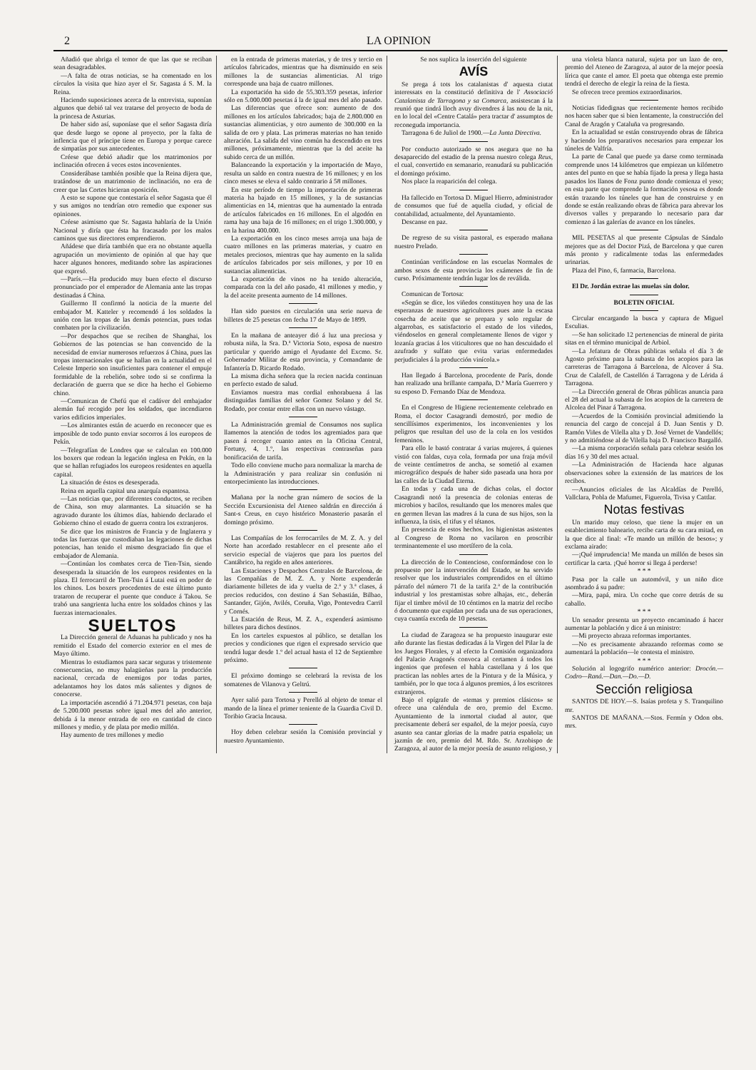2 LA OPINION
Añadió que abriga el temor de que las que se reciban sean desagradables.
—A falta de otras noticias, se ha comentado en los círculos la visita que hizo ayer el Sr. Sagasta á S. M. la Reina.
Haciendo suposiciones acerca de la entrevista, suponían algunos que debió tal vez tratarse del proyecto de boda de la princesa de Asturias.
De haber sido así, suponíase que el señor Sagasta diría que desde luego se opone al proyecto, por la falta de inflencia que el príncipe tiene en Europa y porque carece de simpatías por sus antecedentes.
Créese que debió añadir que los matrimonios por inclinación ofrecen á veces estos incovenientes.
Considerábase también posible que la Reina dijera que, tratándose de un matrimonio de inclinación, no era de creer que las Cortes hicieran oposición.
A esto se supone que contestaría el señor Sagasta que él y sus amigos no tendrían otro remedio que exponer sus opiniones.
Créese asimismo que Sr. Sagasta hablaría de la Unión Nacional y diría que ésta ha fracasado por los malos caminos que sus directores emprendieron.
Añádese que diría también que era no obstante aquella agrupación un movimiento de opinión al que hay que hacer algunos honores, meditando sobre las aspiraciones que expresó.
—París.—Ha producido muy buen efecto el discurso pronunciado por el emperador de Alemania ante las tropas destinadas á China.
Guillermo II confirmó la noticia de la muerte del embajador M. Katteler y recomendó á los soldados la unión con las tropas de las demás potencias, pues todas combaten por la civilización.
—Por despachos que se reciben de Shanghai, los Gobiernos de las potencias se han convencido de la necesidad de enviar numerosos refuerzos á China, pues las tropas internacionales que se hallan en la actualidad en el Celeste Imperio son insuficientes para contener el empuje formidable de la rebelión, sobre todo si se confirma la declaración de guerra que se dice ha hecho el Gobierno chino.
—Comunican de Chefú que el cadáver del embajador alemán fué recogido por los soldados, que incendiaron varios edificios imperiales.
—Los almirantes están de acuerdo en reconocer que es imposible de todo punto enviar socorros á los europeos de Pekín.
—Telegrafían de Londres que se calculan en 100.000 los boxers que rodean la legación inglesa en Pekín, en la que se hallan refugiados los europeos residentes en aquella capital.
La situación de éstos es desesperada.
Reina en aquella capital una anarquía espantosa.
—Las noticias que, por diferentes conductos, se reciben de China, son muy alarmantes. La situación se ha agravado durante los últimos días, habiendo declarado el Gobierno chino el estado de guerra contra los extranjeros.
Se dice que los ministros de Francia y de Inglaterra y todas las fuerzas que custodiaban las legaciones de dichas potencias, han tenido el mismo desgraciado fin que el embajador de Alemania.
—Continúan los combates cerca de Tien-Tsin, siendo desesperada la situación de los europeos residentes en la plaza. El ferrocarril de Tien-Tsin á Lutai está en poder de los chinos. Los boxers procedentes de este último punto trataron de recuperar el puente que conduce á Takou. Se trabó una sangrienta lucha entre los soldados chinos y las fuerzas internacionales.
SUELTOS
La Dirección general de Aduanas ha publicado y nos ha remitido el Estado del comercio exterior en el mes de Mayo último.
Mientras lo estudiamos para sacar seguras y tristemente consecuencias, no muy halagüeñas para la producción nacional, cercada de enemigos por todas partes, adelantamos hoy los datos más salientes y dignos de conocerse.
La importación ascendió á 71.204.971 pesetas, con baja de 5.200.000 pesetas sobre igual mes del año anterior, debida á la menor entrada de oro en cantidad de cinco millones y medio, y de plata por medio millón.
Hay aumento de tres millones y medio
en la entrada de primeras materias, y de tres y tercio en artículos fabricados, mientras que ha disminuido en seis millones la de sustancias alimenticias. Al trigo corresponde una baja de cuatro millones.
La exportación ha sido de 55.303.359 pesetas, inferior sólo en 5.000.000 pesetas á la de igual mes del año pasado.
Las diferencias que ofrece son: aumento de dos millones en los artículos fabricados; baja de 2.800.000 en sustancias alimenticias, y otro aumento de 300.000 en la salida de oro y plata. Las primeras materias no han tenido alteración. La salida del vino común ha descendido en tres millones, próximamente, mientras que la del aceite ha subido cerca de un millón.
Balanceando la exportación y la importación de Mayo, resulta un saldo en contra nuestra de 16 millones; y en los cinco meses se eleva el saldo contrario á 58 millones.
En este período de tiempo la importación de primeras materia ha bajado en 15 millones, y la de sustancias alimenticias en 14, mientras que ha aumentado la entrada de artículos fabricados en 16 millones. En el algodón en rama hay una baja de 16 millones; en el trigo 1.300.000, y en la harina 400.000.
La exportación en los cinco meses arroja una baja de cuatro millones en las primeras materias, y cuatro en metales preciosos, mientras que hay aumento en la salida de artículos fabricados por seis millones, y por 10 en sustancias alimenticias.
La exportación de vinos no ha tenido alteración, comparada con la del año pasado, 41 millones y medio, y la del aceite presenta aumento de 14 millones.
Han sido puestos en circulación una serie nueva de billetes de 25 pesetas con fecha 17 de Mayo de 1899.
En la mañana de anteayer dió á luz una preciosa y robusta niña, la Sra. D.ª Victoria Soto, esposa de nuestro particular y querido amigo el Ayudante del Excmo. Sr. Gobernador Militar de esta provincia, y Comandante de Infantería D. Ricardo Rodado.
La misma dicha señora que la recien nacida continuan en perfecto estado de salud.
Enviamos nuestra mas cordial enhorabuena á las distinguidas familias del señor Gomez Solano y del Sr. Rodado, por contar entre ellas con un nuevo vástago.
La Administración gremial de Consumos nos suplica llamemos la atención de todos los agremiados para que pasen á recoger cuanto antes en la Oficina Central, Fortuny, 4, 1.º, las respectivas contraseñas para bonificación de tarifa.
Todo ello conviene mucho para normalizar la marcha de la Administración y para realizar sin confusión ni entorpecimiento las introducciones.
Mañana por la noche gran número de socios de la Sección Excursionista del Ateneo saldrán en dirección á Sant-s Creus, en cuyo histórico Monasterio pasarán el domingo próximo.
Las Compañías de los ferrocarriles de M. Z. A. y del Norte han acordado restablecer en el presente año el servicio especial de viajeros que para los puertos del Cantábrico, ha regido en años anteriores.
Las Estaciones y Despachos Centrales de Barcelona, de las Compañías de M. Z. A. y Norte expenderán diariamente billetes de ida y vuelta de 2.ª y 3.ª clases, á precios reducidos, con destino á San Sebastián, Bilbao, Santander, Gijón, Avilés, Coruña, Vigo, Pontevedra Carril y Cornés.
La Estación de Reus, M. Z. A., expenderá asimismo billetes para dichos destinos.
En los carteles expuestos al público, se detallan los precios y condiciones que rigen el expresado servicio que tendrá lugar desde 1.º del actual hasta el 12 de Septiembre próximo.
El próximo domingo se celebrará la revista de los somatenes de Vilanova y Geltrú.
Ayer salió para Tortosa y Perelló al objeto de tomar el mando de la línea el primer teniente de la Guardia Civil D. Toribio Gracia Incausa.
Hoy deben celebrar sesión la Comisión provincial y nuestro Ayuntamiento.
Se nos suplica la inserción del siguiente
AVÍS
Se prega á tots los catalanistas d' aquesta ciutat interessats en la constitució definitiva de l' Associació Catalanista de Tarragona y sa Comarca, assistescan á la reunió que tindrá lloch avuy divendres á las nou de la nit, en lo local del «Centre Catalá» pera tractar d' assumptos de reconeguda importancia.
Tarragona 6 de Juliol de 1900.—La Junta Directiva.
Por conducto autorizado se nos asegura que no ha desaparecido del estadio de la prensa nuestro colega Reus, el cual, convertido en semanario, reanudará su publicación el domingo próximo.
Nos place la reaparición del colega.
Ha fallecido en Tortosa D. Miguel Hierro, administrador de consumos que fué de aquella ciudad, y oficial de contabilidad, actualmente, del Ayuntamiento.
Descanse en paz.
De regreso de su visita pastoral, es esperado mañana nuestro Prelado.
Continúan verificándose en las escuelas Normales de ambos sexos de esta provincia los exámenes de fin de curso. Próximamente tendrán lugar los de reválida.
Comunican de Tortosa:
«Según se dice, los viñedos constituyen hoy una de las esperanzas de nuestros agricultores pues ante la escasa cosecha de aceite que se prepara y solo regular de algarrobas, es satisfactorio el estado de los viñedos, viéndoselos en general completamente llenos de vigor y lozanía gracias á los viticultores que no han descuidado el azufrado y sulfato que evita varias enfermedades perjudiciales á la producción vinícola.»
Han llegado á Barcelona, procedente de París, donde han realizado una brillante campaña, D.ª María Guerrero y su esposo D. Fernando Díaz de Mendoza.
En el Congreso de Higiene recientemente celebrado en Roma, el doctor Casagrandi demostró, por medio de sencillísimos experimentos, los inconvenientes y los peligros que resultan del uso de la cola en los vestidos femeninos.
Para ello le bastó contratar á varias mujeres, á quienes vistió con faldas, cuya cola, formada por una fraja móvil de veinte centímetros de ancha, se sometió al examen micrográfico después de haber sido paseada una hora por las calles de la Ciudad Eterna.
En todas y cada una de dichas colas, el doctor Casagrandi notó la presencia de colonias enteras de microbios y bacilos, resultando que los menores males que en germen llevan las madres á la cuna de sus hijos, son la influenza, la tisis, el tifus y el tétanos.
En presencia de estos hechos, los higienistas asistentes al Congreso de Roma no vacilaron en proscribir terminantemente el uso mortífero de la cola.
La dirección de lo Contencioso, conformándose con lo propuesto por la intervención del Estado, se ha servido resolver que los industriales comprendidos en el último párrafo del número 71 de la tarifa 2.ª de la contribución industrial y los prestamistas sobre alhajas, etc., deberán fijar el timbre móvil de 10 céntimos en la matriz del recibo ó documento que expidan por cada una de sus operaciones, cuya cuantía exceda de 10 pesetas.
La ciudad de Zaragoza se ha propuesto inaugurar este año durante las fiestas dedicadas á la Virgen del Pilar la de los Juegos Florales, y al efecto la Comisión organizadora del Palacio Aragonés convoca al certamen á todos los ingenios que profesen el habla castellana y á los que practican las nobles artes de la Pintura y de la Música, y también, por lo que toca á algunos premios, á los escritores extranjeros.
Bajo el epígrafe de «temas y premios clásicos» se ofrece una caléndula de oro, premio del Excmo. Ayuntamiento de la inmortal ciudad al autor, que precisamente deberá ser español, de la mejor poesía, cuyo asunto sea cantar glorias de la madre patria española; un jazmín de oro, premio del M. Rdo. Sr. Arzobispo de Zaragoza, al autor de la mejor poesía de asunto religioso, y
una violeta blanca natural, sujeta por un lazo de oro, premio del Ateneo de Zaragoza, al autor de la mejor poesía lírica que cante el amor. El poeta que obtenga este premio tendrá el derecho de elegir la reina de la fiesta.
Se ofrecen trece premios extraordinarios.
Noticias fidedignas que recientemente hemos recibido nos hacen saber que si bien lentamente, la construcción del Canal de Aragón y Cataluña va progresando.
En la actualidad se están construyendo obras de fábrica y haciendo los preparativos necesarios para empezar los túneles de Valfría.
La parte de Canal que puede ya darse como terminada comprende unos 14 kilómetros que empiezan un kilómetro antes del punto en que se había fijado la presa y llega hasta pasados los llanos de Fonz punto donde comienza el yeso; en esta parte que comprende la formación yesosa es donde están trazando los túneles que han de construirse y en donde se están realizando obras de fábrica para abrevar los diversos valles y preparando lo necesario para dar comienzo á las galerías de avance en los túneles.
MIL PESETAS al que presente Cápsulas de Sándalo mejores que as del Doctor Pizá, de Barcelona y que curen más pronto y radicalmente todas las enfermedades urinarias.
Plaza del Pino, 6, farmacia, Barcelona.
El Dr. Jordán extrae las muelas sin dolor.
BOLETIN OFICIAL
Circular encargando la busca y captura de Miguel Esculias.
—Se han solicitado 12 pertenencias de mineral de pirita sitas en el término municipal de Arbiol.
—La Jefatura de Obras públicas señala el día 3 de Agosto próximo para la subasta de los acopios para las carreteras de Tarragona á Barcelona, de Alcover á Sta. Cruz de Calafell, de Castellón á Tarragona y de Lérida á Tarragona.
—La Dirección general de Obras públicas anuncia para el 28 del actual la subasta de los acopios de la carretera de Alcolea del Pinar á Tarragona.
—Acuerdos de la Comisión provincial admitiendo la renuncia del cargo de concejal á D. Juan Sentis y D. Ramón Viñes de Vilella alta y D. José Vernet de Vandellós; y no admitiéndose al de Vilella baja D. Francisco Bargalló.
—La misma corporación señala para celebrar sesión los días 16 y 30 del mes actual.
—La Administración de Hacienda hace algunas observaciones sobre la extensión de las matrices de los recibos.
—Anuncios oficiales de las Alcaldías de Perelló, Vallclara, Pobla de Mafumet, Figuerola, Tivisa y Cattlar.
Notas festivas
Un marido muy celoso, que tiene la mujer en un establecimiento balneario, recibe carta de su cara mitad, en la que dice al final: «Te mando un millón de besos»; y exclama airado:
—¡Qué imprudencia! Me manda un millón de besos sin certificar la carta. ¡Qué horror si llega á perderse!
* * *
Pasa por la calle un automóvil, y un niño dice asombrado á su padre:
—Mira, papá, mira. Un coche que corre detrás de su caballo.
* * *
Un senador presenta un proyecto encaminado á hacer aumentar la población y dice á un ministro:
—Mi proyecto abraza reformas importantes.
—No es precisamente abrazando reformas como se aumentará la población—le contesta el ministro.
* * *
Solución al logogrifo numérico anterior: Drocón.—Codro—Raná.—Dan.—Do.—D.
Sección religiosa
SANTOS DE HOY.—S. Isaías profeta y S. Tranquilino mr.
SANTOS DE MAÑANA.—Stos. Fermín y Odon obs. mrs.